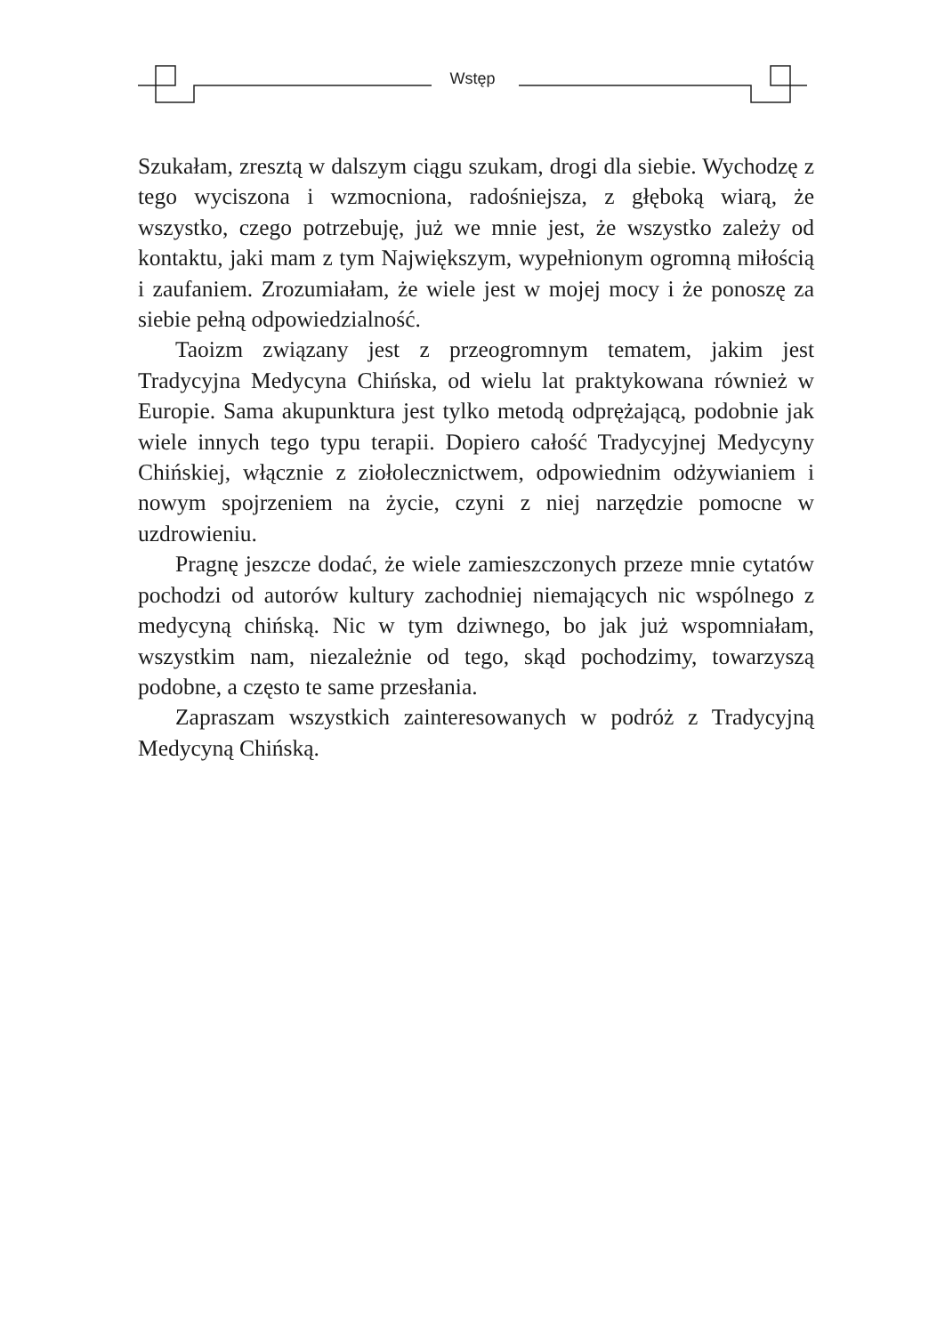Wstęp
Szukałam, zresztą w dalszym ciągu szukam, drogi dla siebie. Wychodzę z tego wyciszona i wzmocniona, radośniejsza, z głęboką wiarą, że wszystko, czego potrzebuję, już we mnie jest, że wszystko zależy od kontaktu, jaki mam z tym Największym, wypełnionym ogromną miłością i zaufaniem. Zrozumiałam, że wiele jest w mojej mocy i że ponoszę za siebie pełną odpowiedzialność.
Taoizm związany jest z przeogromnym tematem, jakim jest Tradycyjna Medycyna Chińska, od wielu lat praktykowana również w Europie. Sama akupunktura jest tylko metodą odprężającą, podobnie jak wiele innych tego typu terapii. Dopiero całość Tradycyjnej Medycyny Chińskiej, włącznie z ziołolecznictwem, odpowiednim odżywianiem i nowym spojrzeniem na życie, czyni z niej narzędzie pomocne w uzdrowieniu.
Pragnę jeszcze dodać, że wiele zamieszczonych przeze mnie cytatów pochodzi od autorów kultury zachodniej niemających nic wspólnego z medycyną chińską. Nic w tym dziwnego, bo jak już wspomniałam, wszystkim nam, niezależnie od tego, skąd pochodzimy, towarzyszą podobne, a często te same przesłania.
Zapraszam wszystkich zainteresowanych w podróż z Tradycyjną Medycyną Chińską.